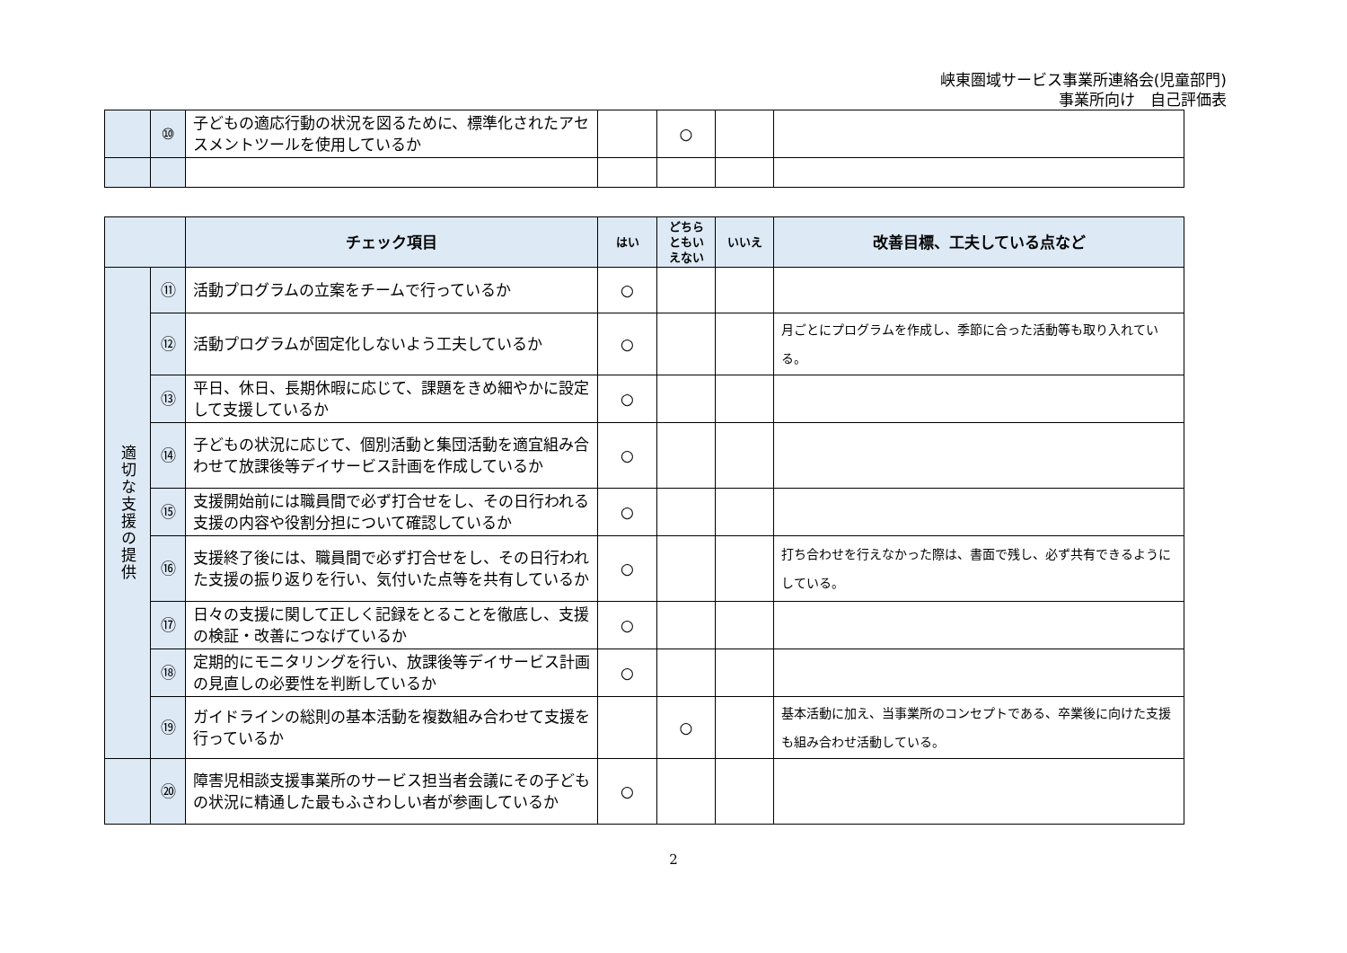峡東圏域サービス事業所連絡会(児童部門)
事業所向け　自己評価表
| | ⑩ | 子どもの適応行動の状況を図るために、標準化されたアセスメントツールを使用しているか | | ○ | | |
| | | チェック項目 | はい | どちら ともい えない | いいえ | 改善目標、工夫している点など |
| --- | --- | --- | --- | --- | --- | --- |
| 適切な支援の提供 | ⑪ | 活動プログラムの立案をチームで行っているか | ○ | | | |
| | ⑫ | 活動プログラムが固定化しないよう工夫しているか | ○ | | | 月ごとにプログラムを作成し、季節に合った活動等も取り入れている。 |
| | ⑬ | 平日、休日、長期休暇に応じて、課題をきめ細やかに設定して支援しているか | ○ | | | |
| | ⑭ | 子どもの状況に応じて、個別活動と集団活動を適宜組み合わせて放課後等デイサービス計画を作成しているか | ○ | | | |
| | ⑮ | 支援開始前には職員間で必ず打合せをし、その日行われる支援の内容や役割分担について確認しているか | ○ | | | |
| | ⑯ | 支援終了後には、職員間で必ず打合せをし、その日行われた支援の振り返りを行い、気付いた点等を共有しているか | ○ | | | 打ち合わせを行えなかった際は、書面で残し、必ず共有できるようにしている。 |
| | ⑰ | 日々の支援に関して正しく記録をとることを徹底し、支援の検証・改善につなげているか | ○ | | | |
| | ⑱ | 定期的にモニタリングを行い、放課後等デイサービス計画の見直しの必要性を判断しているか | ○ | | | |
| | ⑲ | ガイドラインの総則の基本活動を複数組み合わせて支援を行っているか | | ○ | | 基本活動に加え、当事業所のコンセプトである、卒業後に向けた支援も組み合わせ活動している。 |
| | ⑳ | 障害児相談支援事業所のサービス担当者会議にその子どもの状況に精通した最もふさわしい者が参画しているか | ○ | | | |
2